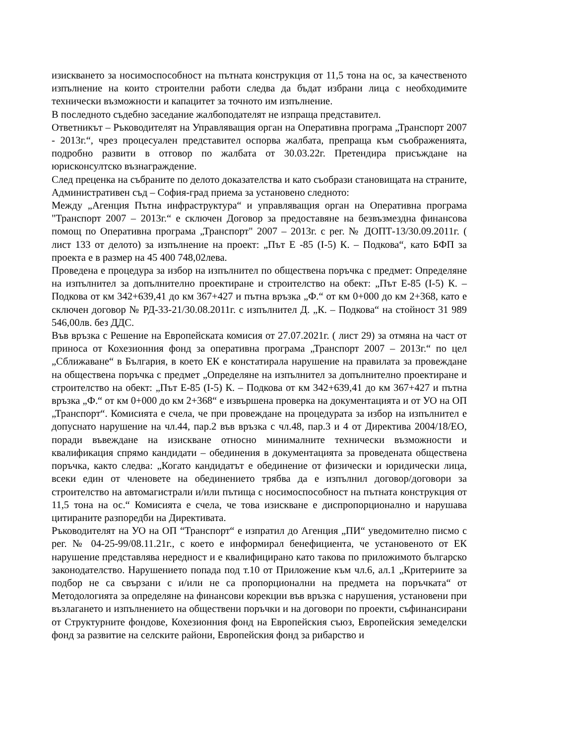изискването за носимоспособност на пътната конструкция от 11,5 тона на ос, за качественото изпълнение на които строителни работи следва да бъдат избрани лица с необходимите технически възможности и капацитет за точното им изпълнение.
В последното съдебно заседание жалбоподателят не изпраща представител.
Ответникът – Ръководителят на Управляващия орган на Оперативна програма „Транспорт 2007 - 2013г.“, чрез процесуален представител оспорва жалбата, препраща към съображенията, подробно развити в отговор по жалбата от 30.03.22г. Претендира присъждане на юрисконсултско възнаграждение.
След преценка на събраните по делото доказателства и като съобрази становищата на страните, Административен съд – София-град приема за установено следното:
Между „Агенция Пътна инфраструктура“ и управляващия орган на Оперативна програма "Транспорт 2007 – 2013г.“ е сключен Договор за предоставяне на безвъзмездна финансова помощ по Оперативна програма „Транспорт" 2007 – 2013г. с рег. № ДОПТ-13/30.09.2011г. ( лист 133 от делото) за изпълнение на проект: „Път Е -85 (I-5) К. – Подкова“, като БФП за проекта е в размер на 45 400 748,02лева.
Проведена е процедура за избор на изпълнител по обществена поръчка с предмет: Определяне на изпълнител за допълнително проектиране и строителство на обект: „Път Е-85 (I-5) К. – Подкова от км 342+639,41 до км 367+427 и пътна връзка „Ф.“ от км 0+000 до км 2+368, като е сключен договор № РД-33-21/30.08.2011г. с изпълнител Д. „К. – Подкова“ на стойност 31 989 546,00лв. без ДДС.
Във връзка с Решение на Европейската комисия от 27.07.2021г. ( лист 29) за отмяна на част от приноса от Кохезионния фонд за оперативна програма „Транспорт 2007 – 2013г.“ по цел „Сближаване“ в България, в което ЕК е констатирала нарушение на правилата за провеждане на обществена поръчка с предмет „Определяне на изпълнител за допълнително проектиране и строителство на обект: „Път Е-85 (I-5) К. – Подкова от км 342+639,41 до км 367+427 и пътна връзка „Ф.“ от км 0+000 до км 2+368“ е извършена проверка на документацията и от УО на ОП „Транспорт“. Комисията е счела, че при провеждане на процедурата за избор на изпълнител е допуснато нарушение на чл.44, пар.2 във връзка с чл.48, пар.3 и 4 от Директива 2004/18/ЕО, поради въвеждане на изискване относно минималните технически възможности и квалификация спрямо кандидати – обединения в документацията за проведената обществена поръчка, както следва: „Когато кандидатът е обединение от физически и юридически лица, всеки един от членовете на обединението трябва да е изпълнил договор/договори за строителство на автомагистрали и/или пътища с носимоспособност на пътната конструкция от 11,5 тона на ос.“ Комисията е счела, че това изискване е диспропорционално и нарушава цитираните разпоредби на Директивата.
Ръководителят на УО на ОП “Транспорт“ е изпратил до Агенция „ПИ“ уведомително писмо с рег. № 04-25-99/08.11.21г., с което е информирал бенефициента, че установеното от ЕК нарушение представлява нередност и е квалифицирано като такова по приложимото българско законодателство. Нарушението попада под т.10 от Приложение към чл.6, ал.1 „Критериите за подбор не са свързани с и/или не са пропорционални на предмета на поръчката“ от Методологията за определяне на финансови корекции във връзка с нарушения, установени при възлагането и изпълнението на обществени поръчки и на договори по проекти, съфинансирани от Структурните фондове, Кохезионния фонд на Европейския съюз, Европейския земеделски фонд за развитие на селските райони, Европейския фонд за рибарство и